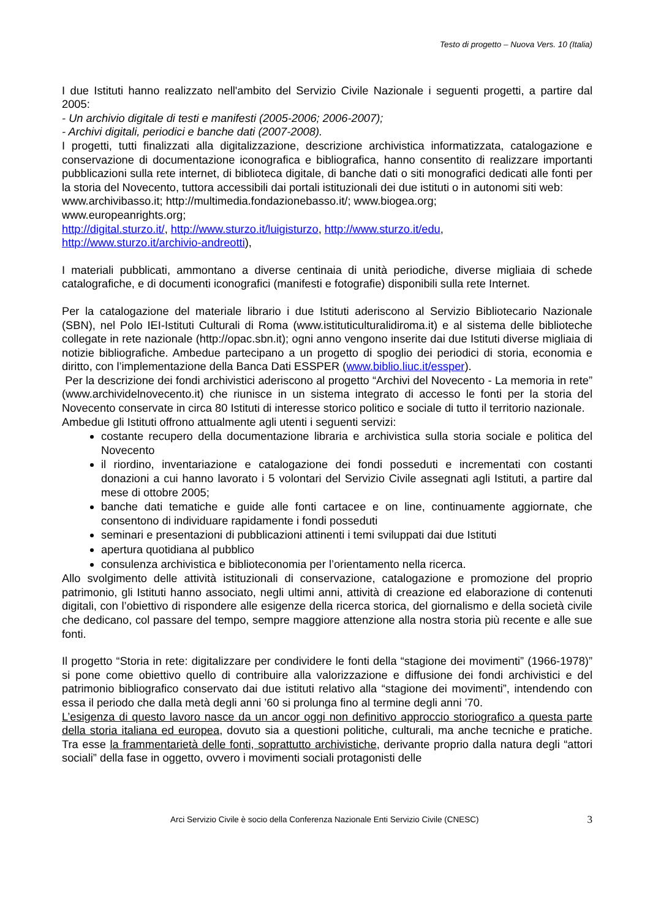Testo di progetto – Nuova Vers. 10 (Italia)
I due Istituti hanno realizzato nell'ambito del Servizio Civile Nazionale i seguenti progetti, a partire dal 2005:
- Un archivio digitale di testi e manifesti (2005-2006; 2006-2007);
- Archivi digitali, periodici e banche dati (2007-2008).
I progetti, tutti finalizzati alla digitalizzazione, descrizione archivistica informatizzata, catalogazione e conservazione di documentazione iconografica e bibliografica, hanno consentito di realizzare importanti pubblicazioni sulla rete internet, di biblioteca digitale, di banche dati o siti monografici dedicati alle fonti per la storia del Novecento, tuttora accessibili dai portali istituzionali dei due istituti o in autonomi siti web:
www.archivibasso.it; http://multimedia.fondazionebasso.it/; www.biogea.org;
www.europeanrights.org;
http://digital.sturzo.it/, http://www.sturzo.it/luigisturzo, http://www.sturzo.it/edu,
http://www.sturzo.it/archivio-andreotti),
I materiali pubblicati, ammontano a diverse centinaia di unità periodiche, diverse migliaia di schede catalografiche, e di documenti iconografici (manifesti e fotografie) disponibili sulla rete Internet.
Per la catalogazione del materiale librario i due Istituti aderiscono al Servizio Bibliotecario Nazionale (SBN), nel Polo IEI-Istituti Culturali di Roma (www.istituticulturalidiroma.it) e al sistema delle biblioteche collegate in rete nazionale (http://opac.sbn.it); ogni anno vengono inserite dai due Istituti diverse migliaia di notizie bibliografiche. Ambedue partecipano a un progetto di spoglio dei periodici di storia, economia e diritto, con l’implementazione della Banca Dati ESSPER (www.biblio.liuc.it/essper).
Per la descrizione dei fondi archivistici aderiscono al progetto “Archivi del Novecento - La memoria in rete” (www.archividelnovecento.it) che riunisce in un sistema integrato di accesso le fonti per la storia del Novecento conservate in circa 80 Istituti di interesse storico politico e sociale di tutto il territorio nazionale.
Ambedue gli Istituti offrono attualmente agli utenti i seguenti servizi:
costante recupero della documentazione libraria e archivistica sulla storia sociale e politica del Novecento
il riordino, inventariazione e catalogazione dei fondi posseduti e incrementati con costanti donazioni a cui hanno lavorato i 5 volontari del Servizio Civile assegnati agli Istituti, a partire dal mese di ottobre 2005;
banche dati tematiche e guide alle fonti cartacee e on line, continuamente aggiornate, che consentono di individuare rapidamente i fondi posseduti
seminari e presentazioni di pubblicazioni attinenti i temi sviluppati dai due Istituti
apertura quotidiana al pubblico
consulenza archivistica e biblioteconomia per l’orientamento nella ricerca.
Allo svolgimento delle attività istituzionali di conservazione, catalogazione e promozione del proprio patrimonio, gli Istituti hanno associato, negli ultimi anni, attività di creazione ed elaborazione di contenuti digitali, con l’obiettivo di rispondere alle esigenze della ricerca storica, del giornalismo e della società civile che dedicano, col passare del tempo, sempre maggiore attenzione alla nostra storia più recente e alle sue fonti.
Il progetto “Storia in rete: digitalizzare per condividere le fonti della “stagione dei movimenti” (1966-1978)” si pone come obiettivo quello di contribuire alla valorizzazione e diffusione dei fondi archivistici e del patrimonio bibliografico conservato dai due istituti relativo alla “stagione dei movimenti”, intendendo con essa il periodo che dalla metà degli anni ’60 si prolunga fino al termine degli anni ’70.
L’esigenza di questo lavoro nasce da un ancor oggi non definitivo approccio storiografico a questa parte della storia italiana ed europea, dovuto sia a questioni politiche, culturali, ma anche tecniche e pratiche. Tra esse la frammentarietà delle fonti, soprattutto archivistiche, derivante proprio dalla natura degli “attori sociali” della fase in oggetto, ovvero i movimenti sociali protagonisti delle
Arci Servizio Civile è socio della Conferenza Nazionale Enti Servizio Civile (CNESC) 3